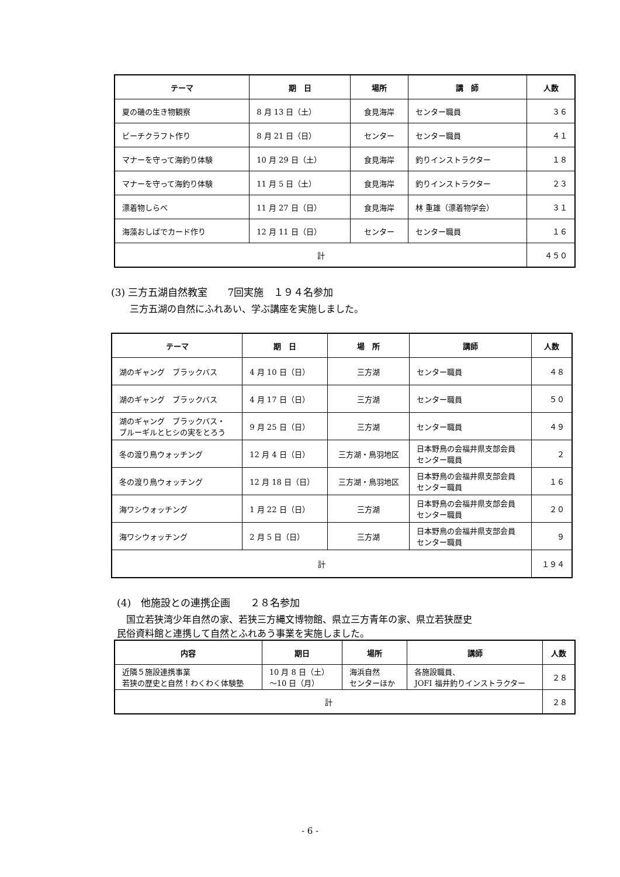| テーマ | 期 日 | 場所 | 講 師 | 人数 |
| --- | --- | --- | --- | --- |
| 夏の磯の生き物観察 | 8 月 13 日（土） | 食見海岸 | センター職員 | ３６ |
| ビーチクラフト作り | 8 月 21 日（日） | センター | センター職員 | ４１ |
| マナーを守って海釣り体験 | 10 月 29 日（土） | 食見海岸 | 釣りインストラクター | １８ |
| マナーを守って海釣り体験 | 11 月 5 日（土） | 食見海岸 | 釣りインストラクター | ２３ |
| 漂着物しらべ | 11 月 27 日（日） | 食見海岸 | 林 重雄（漂着物学会） | ３１ |
| 海藻おしばでカード作り | 12 月 11 日（日） | センター | センター職員 | １６ |
| 計 | | | | ４５０ |
(3) 三方五湖自然教室　　7回実施　１９４名参加
　　三方五湖の自然にふれあい、学ぶ講座を実施しました。
| テーマ | 期 日 | 場 所 | 講師 | 人数 |
| --- | --- | --- | --- | --- |
| 湖のギャング ブラックバス | 4 月 10 日（日） | 三方湖 | センター職員 | ４８ |
| 湖のギャング ブラックバス | 4 月 17 日（日） | 三方湖 | センター職員 | ５０ |
| 湖のギャング ブラックバス・ ブルーギルとヒシの実をとろう | 9 月 25 日（日） | 三方湖 | センター職員 | ４９ |
| 冬の渡り鳥ウォッチング | 12 月 4 日（日） | 三方湖・鳥羽地区 | 日本野鳥の会福井県支部会員 センター職員 | ２ |
| 冬の渡り鳥ウォッチング | 12 月 18 日（日） | 三方湖・鳥羽地区 | 日本野鳥の会福井県支部会員 センター職員 | １６ |
| 海ワシウォッチング | 1 月 22 日（日） | 三方湖 | 日本野鳥の会福井県支部会員 センター職員 | ２０ |
| 海ワシウォッチング | 2 月 5 日（日） | 三方湖 | 日本野鳥の会福井県支部会員 センター職員 | ９ |
| 計 | | | | １９４ |
(4)　他施設との連携企画　　２８名参加
　国立若狭湾少年自然の家、若狭三方縄文博物館、県立三方青年の家、県立若狭歴史
民俗資料館と連携して自然とふれあう事業を実施しました。
| 内容 | 期日 | 場所 | 講師 | 人数 |
| --- | --- | --- | --- | --- |
| 近隣５施設連携事業 若狭の歴史と自然！わくわく体験塾 | 10 月 8 日（土） ～10 日（月） | 海浜自然 センターほか | 各施設職員、 JOFI 福井釣りインストラクター | ２８ |
| 計 | | | | ２８ |
- 6 -